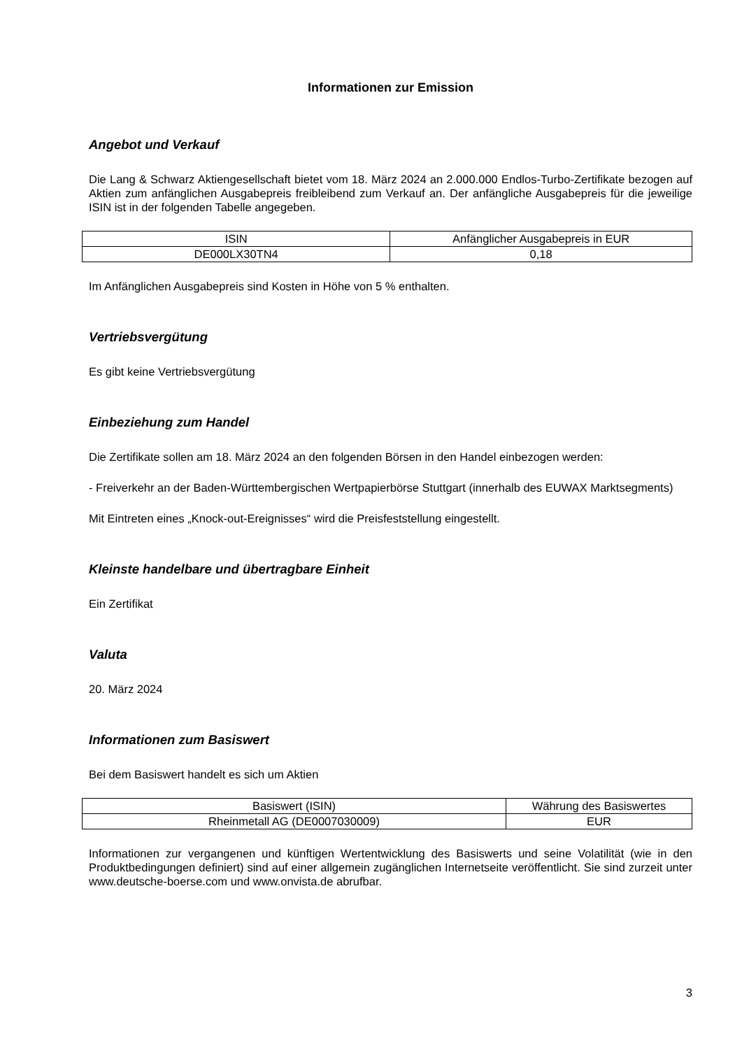Informationen zur Emission
Angebot und Verkauf
Die Lang & Schwarz Aktiengesellschaft bietet vom 18. März 2024 an 2.000.000 Endlos-Turbo-Zertifikate bezogen auf Aktien zum anfänglichen Ausgabepreis freibleibend zum Verkauf an. Der anfängliche Ausgabepreis für die jeweilige ISIN ist in der folgenden Tabelle angegeben.
| ISIN | Anfänglicher Ausgabepreis in EUR |
| DE000LX30TN4 | 0,18 |
Im Anfänglichen Ausgabepreis sind Kosten in Höhe von 5 % enthalten.
Vertriebsvergütung
Es gibt keine Vertriebsvergütung
Einbeziehung zum Handel
Die Zertifikate sollen am 18. März 2024 an den folgenden Börsen in den Handel einbezogen werden:
- Freiverkehr an der Baden-Württembergischen Wertpapierbörse Stuttgart (innerhalb des EUWAX Marktsegments)
Mit Eintreten eines „Knock-out-Ereignisses“ wird die Preisfeststellung eingestellt.
Kleinste handelbare und übertragbare Einheit
Ein Zertifikat
Valuta
20. März 2024
Informationen zum Basiswert
Bei dem Basiswert handelt es sich um Aktien
| Basiswert (ISIN) | Währung des Basiswertes |
| Rheinmetall AG (DE0007030009) | EUR |
Informationen zur vergangenen und künftigen Wertentwicklung des Basiswerts und seine Volatilität (wie in den Produktbedingungen definiert) sind auf einer allgemein zugänglichen Internetseite veröffentlicht. Sie sind zurzeit unter www.deutsche-boerse.com und www.onvista.de abrufbar.
3